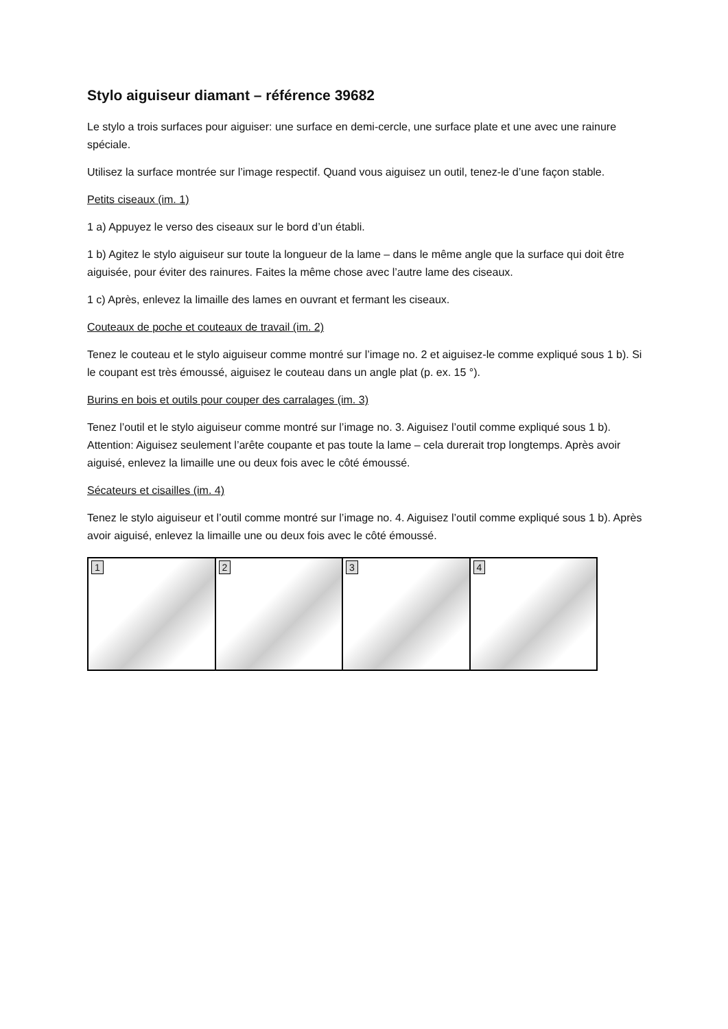Stylo aiguiseur diamant – référence 39682
Le stylo a trois surfaces pour aiguiser: une surface en demi-cercle, une surface plate et une avec une rainure spéciale.
Utilisez la surface montrée sur l’image respectif. Quand vous aiguisez un outil, tenez-le d’une façon stable.
Petits ciseaux (im. 1)
1 a) Appuyez le verso des ciseaux sur le bord d’un établi.
1 b) Agitez le stylo aiguiseur sur toute la longueur de la lame – dans le même angle que la surface qui doit être aiguisée, pour éviter des rainures. Faites la même chose avec l’autre lame des ciseaux.
1 c) Après, enlevez la limaille des lames en ouvrant et fermant les ciseaux.
Couteaux de poche et couteaux de travail (im. 2)
Tenez le couteau et le stylo aiguiseur comme montré sur l’image no. 2 et aiguisez-le comme expliqué sous 1 b). Si le coupant est très émoussé, aiguisez le couteau dans un angle plat (p. ex. 15 °).
Burins en bois et outils pour couper des carralages (im. 3)
Tenez l’outil et le stylo aiguiseur comme montré sur l’image no. 3. Aiguisez l’outil comme expliqué sous 1 b). Attention: Aiguisez seulement l’arête coupante et pas toute la lame – cela durerait trop longtemps. Après avoir aiguisé, enlevez la limaille une ou deux fois avec le côté émoussé.
Sécateurs et cisailles (im. 4)
Tenez le stylo aiguiseur et l’outil comme montré sur l’image no. 4. Aiguisez l’outil comme expliqué sous 1 b). Après avoir aiguisé, enlevez la limaille une ou deux fois avec le côté émoussé.
1
2
3
4